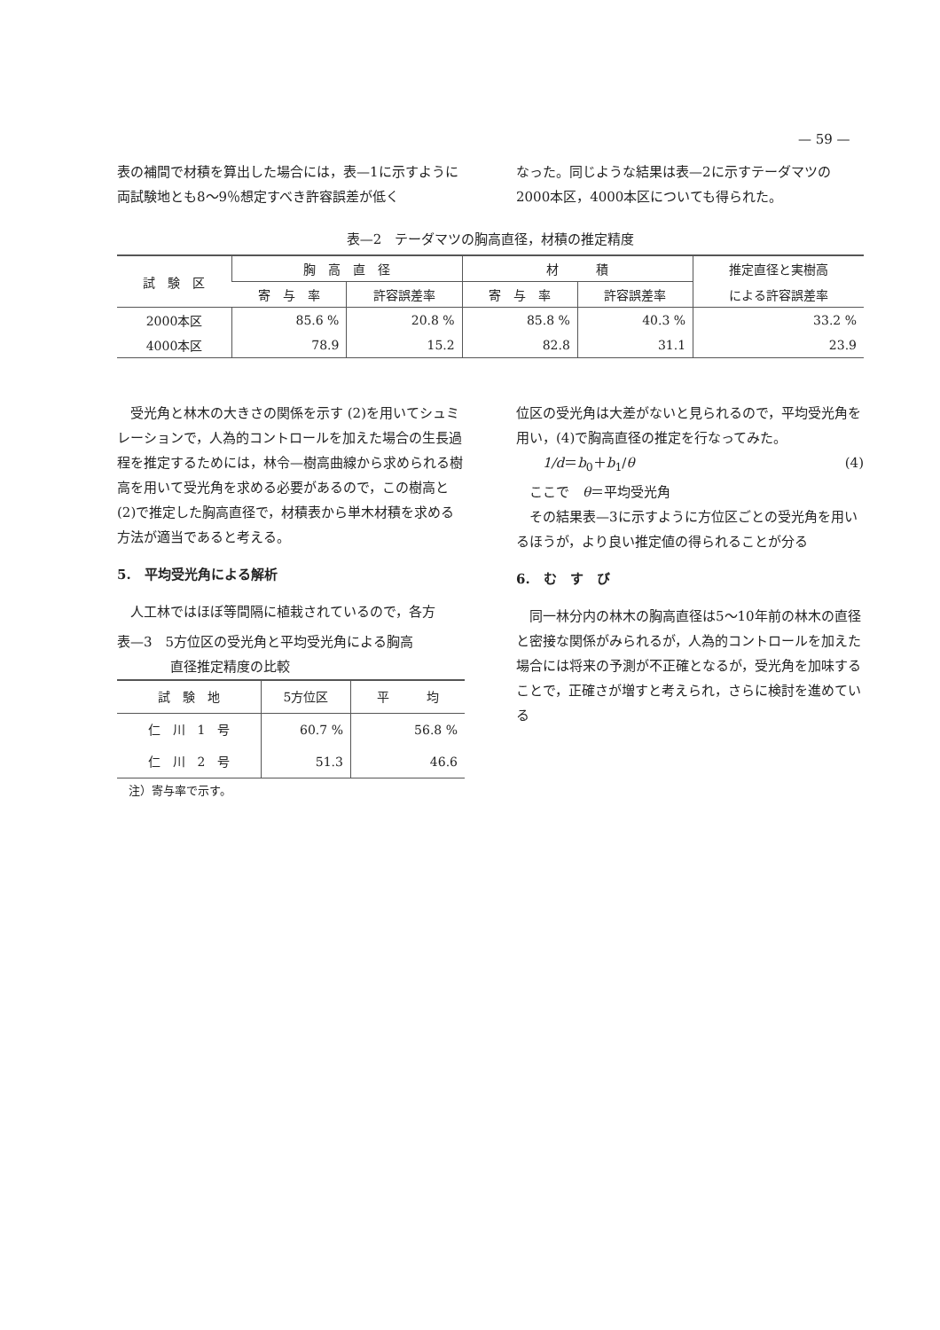— 59 —
表の補間で材積を算出した場合には，表—1に示すように両試験地とも8～9％想定すべき許容誤差が低く
なった。同じような結果は表—2に示すテーダマツの2000本区，4000本区についても得られた。
表—2　テーダマツの胸高直径，材積の推定精度
| 試 験 区 | 胸 高 直 径 | | 材 積 | | 推定直径と実樹高 |
| --- | --- | --- | --- | --- | --- |
| | 寄 与 率 | 許容誤差率 | 寄 与 率 | 許容誤差率 | による許容誤差率 |
| 2000本区 | 85.6 % | 20.8 % | 85.8 % | 40.3 % | 33.2 % |
| 4000本区 | 78.9 | 15.2 | 82.8 | 31.1 | 23.9 |
　受光角と林木の大きさの関係を示す (2)を用いてシュミレーションで，人為的コントロールを加えた場合の生長過程を推定するためには，林令—樹高曲線から求められる樹高を用いて受光角を求める必要があるので，この樹高と (2)で推定した胸高直径で，材積表から単木材積を求める方法が適当であると考える。
5.　平均受光角による解析
　人工林ではほぼ等間隔に植栽されているので，各方
表—3　5方位区の受光角と平均受光角による胸高
　　　　直径推定精度の比較
| 試 験 地 | 5方位区 | 平 均 |
| --- | --- | --- |
| 仁 川 1 号 | 60.7 % | 56.8 % |
| 仁 川 2 号 | 51.3 | 46.6 |
　注）寄与率で示す。
位区の受光角は大差がないと見られるので，平均受光角を用い，(4)で胸高直径の推定を行なってみた。
　　1/d＝b<sub>0</sub>＋b<sub>1</sub>/θ (4)
　ここで　θ＝平均受光角
　その結果表—3に示すように方位区ごとの受光角を用いるほうが，より良い推定値の得られることが分る
6.　む　す　び
　同一林分内の林木の胸高直径は5～10年前の林木の直径と密接な関係がみられるが，人為的コントロールを加えた場合には将来の予測が不正確となるが，受光角を加味することで，正確さが増すと考えられ，さらに検討を進めている